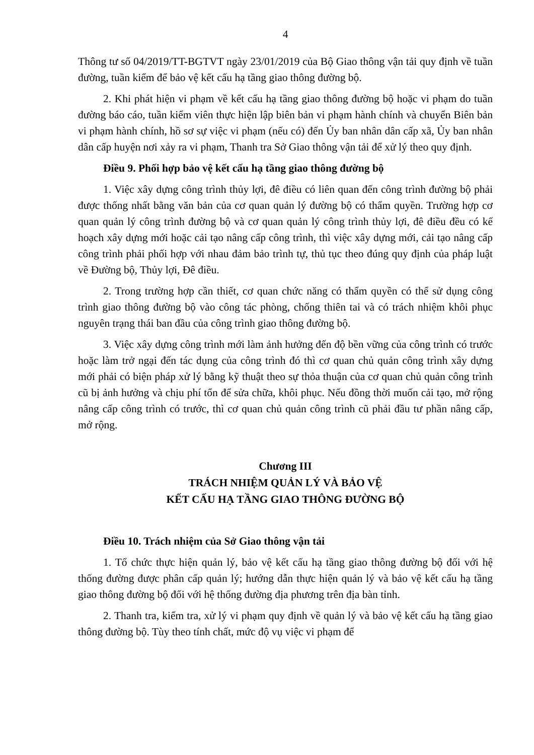4
Thông tư số 04/2019/TT-BGTVT ngày 23/01/2019 của Bộ Giao thông vận tải quy định về tuần đường, tuần kiểm để bảo vệ kết cấu hạ tầng giao thông đường bộ.
2. Khi phát hiện vi phạm về kết cấu hạ tầng giao thông đường bộ hoặc vi phạm do tuần đường báo cáo, tuần kiểm viên thực hiện lập biên bản vi phạm hành chính và chuyển Biên bản vi phạm hành chính, hồ sơ sự việc vi phạm (nếu có) đến Ủy ban nhân dân cấp xã, Ủy ban nhân dân cấp huyện nơi xảy ra vi phạm, Thanh tra Sở Giao thông vận tải để xử lý theo quy định.
Điều 9. Phối hợp bảo vệ kết cấu hạ tầng giao thông đường bộ
1. Việc xây dựng công trình thủy lợi, đê điều có liên quan đến công trình đường bộ phải được thống nhất bằng văn bản của cơ quan quản lý đường bộ có thẩm quyền. Trường hợp cơ quan quản lý công trình đường bộ và cơ quan quản lý công trình thủy lợi, đê điều đều có kế hoạch xây dựng mới hoặc cải tạo nâng cấp công trình, thì việc xây dựng mới, cải tạo nâng cấp công trình phải phối hợp với nhau đảm bảo trình tự, thủ tục theo đúng quy định của pháp luật về Đường bộ, Thủy lợi, Đê điều.
2. Trong trường hợp cần thiết, cơ quan chức năng có thẩm quyền có thể sử dụng công trình giao thông đường bộ vào công tác phòng, chống thiên tai và có trách nhiệm khôi phục nguyên trạng thái ban đầu của công trình giao thông đường bộ.
3. Việc xây dựng công trình mới làm ảnh hưởng đến độ bền vững của công trình có trước hoặc làm trở ngại đến tác dụng của công trình đó thì cơ quan chủ quản công trình xây dựng mới phải có biện pháp xử lý bằng kỹ thuật theo sự thỏa thuận của cơ quan chủ quản công trình cũ bị ảnh hưởng và chịu phí tổn để sửa chữa, khôi phục. Nếu đồng thời muốn cải tạo, mở rộng nâng cấp công trình có trước, thì cơ quan chủ quản công trình cũ phải đầu tư phần nâng cấp, mở rộng.
Chương III
TRÁCH NHIỆM QUẢN LÝ VÀ BẢO VỆ
KẾT CẤU HẠ TẦNG GIAO THÔNG ĐƯỜNG BỘ
Điều 10. Trách nhiệm của Sở Giao thông vận tải
1. Tổ chức thực hiện quản lý, bảo vệ kết cấu hạ tầng giao thông đường bộ đối với hệ thống đường được phân cấp quản lý; hướng dẫn thực hiện quản lý và bảo vệ kết cấu hạ tầng giao thông đường bộ đối với hệ thống đường địa phương trên địa bàn tỉnh.
2. Thanh tra, kiểm tra, xử lý vi phạm quy định về quản lý và bảo vệ kết cấu hạ tầng giao thông đường bộ. Tùy theo tính chất, mức độ vụ việc vi phạm để